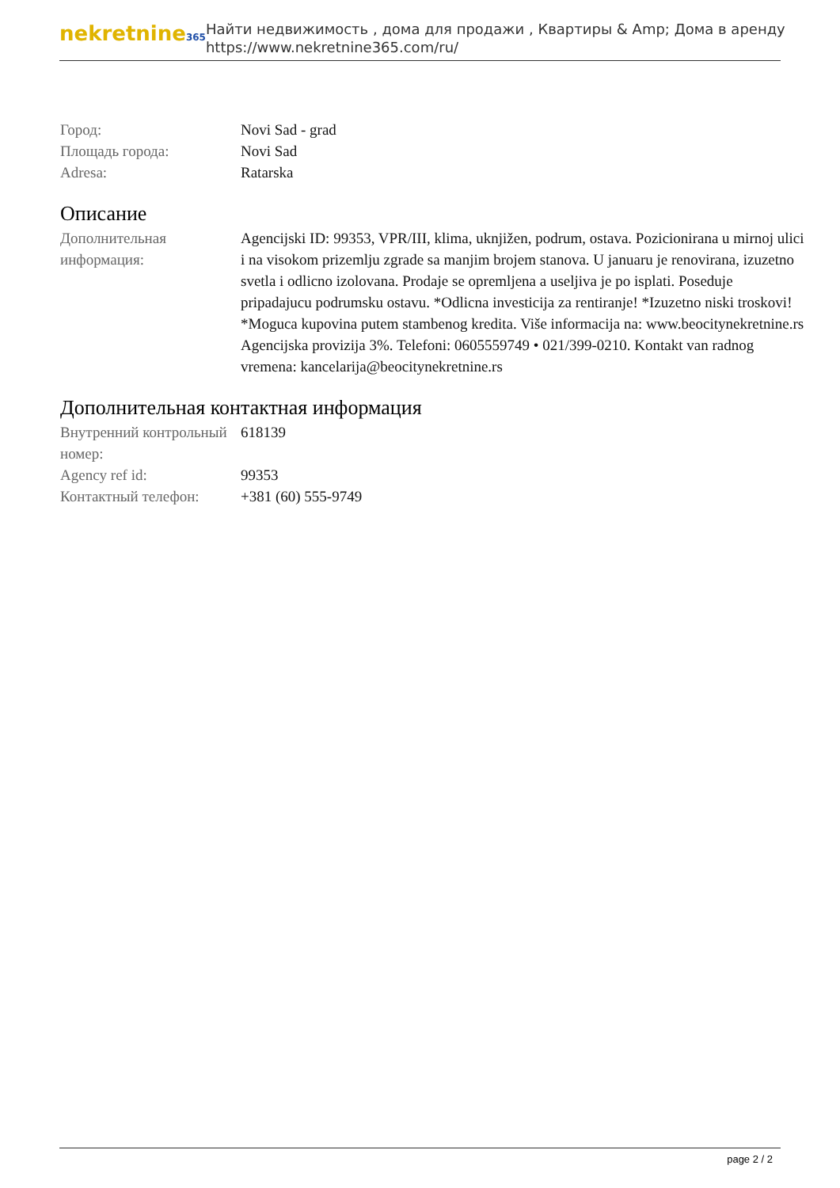nekretnine365
Найти недвижимость , дома для продажи , Квартиры & Amp; Дома в аренду
https://www.nekretnine365.com/ru/
Город: Novi Sad - grad
Площадь города: Novi Sad
Adresa: Ratarska
Описание
Дополнительная информация:
Agencijski ID: 99353, VPR/III, klima, uknjižen, podrum, ostava. Pozicionirana u mirnoj ulici i na visokom prizemlju zgrade sa manjim brojem stanova. U januaru je renovirana, izuzetno svetla i odlicno izolovana. Prodaje se opremljena a useljiva je po isplati. Poseduje pripadajucu podrumsku ostavu. *Odlicna investicija za rentiranje! *Izuzetno niski troskovi! *Moguca kupovina putem stambenog kredita. Više informacija na: www.beocitynekretnine.rs Agencijska provizija 3%. Telefoni: 0605559749 • 021/399-0210. Kontakt van radnog vremena: kancelarija@beocitynekretnine.rs
Дополнительная контактная информация
Внутренний контрольный номер:
618139
Agency ref id: 99353
Контактный телефон: +381 (60) 555-9749
page 2 / 2